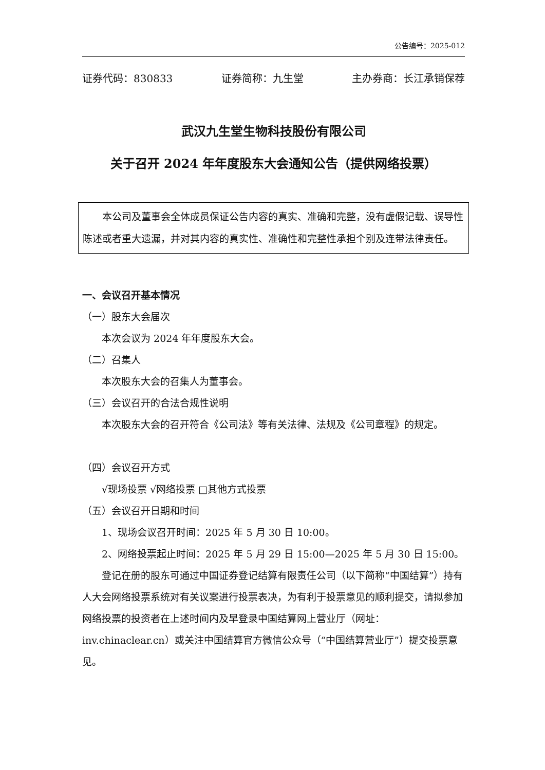公告编号：2025-012
证券代码：830833 证券简称：九生堂 主办券商：长江承销保荐
武汉九生堂生物科技股份有限公司
关于召开 2024 年年度股东大会通知公告（提供网络投票）
本公司及董事会全体成员保证公告内容的真实、准确和完整，没有虚假记载、误导性陈述或者重大遗漏，并对其内容的真实性、准确性和完整性承担个别及连带法律责任。
一、会议召开基本情况
（一）股东大会届次
本次会议为 2024 年年度股东大会。
（二）召集人
本次股东大会的召集人为董事会。
（三）会议召开的合法合规性说明
本次股东大会的召开符合《公司法》等有关法律、法规及《公司章程》的规定。
（四）会议召开方式
√现场投票 √网络投票 □其他方式投票
（五）会议召开日期和时间
1、现场会议召开时间：2025 年 5 月 30 日 10:00。
2、网络投票起止时间：2025 年 5 月 29 日 15:00—2025 年 5 月 30 日 15:00。
登记在册的股东可通过中国证券登记结算有限责任公司（以下简称“中国结算”）持有人大会网络投票系统对有关议案进行投票表决，为有利于投票意见的顺利提交，请拟参加网络投票的投资者在上述时间内及早登录中国结算网上营业厅（网址：inv.chinaclear.cn）或关注中国结算官方微信公众号（“中国结算营业厅”）提交投票意见。